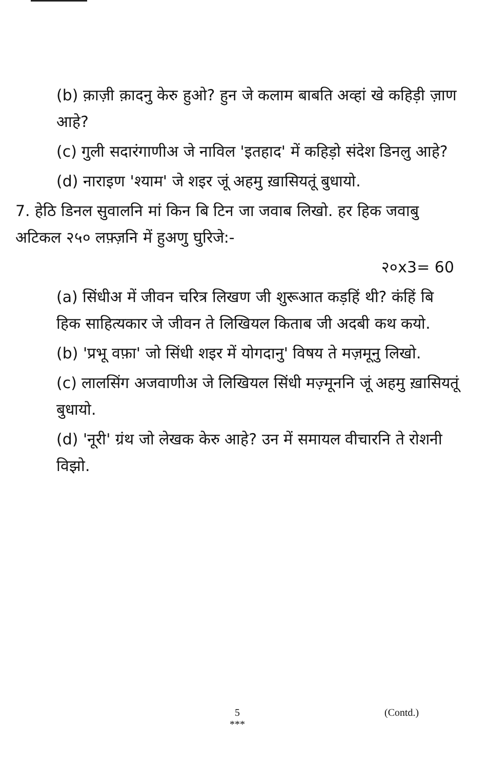(b) क़ाज़ी क़ादनु केरु हुओ? हुन जे कलाम बाबति अव्हां खे कहिड़ी ज़ाण आहे?
(c) गुली सदारंगाणीअ जे नाविल 'इतहाद' में कहिड़ो संदेश डिनलु आहे?
(d) नाराइण 'श्याम' जे शइर जूं अहमु ख़ासियतूं बुधायो.
7. हेठि डिनल सुवालनि मां किन बि टिन जा जवाब लिखो. हर हिक जवाबु अटिकल २५० लफ़्ज़नि में हुअणु घुरिजे:-
२०x3= 60
(a) सिंधीअ में जीवन चरित्र लिखण जी शुरूआत कड़हिं थी? कंहिं बि हिक साहित्यकार जे जीवन ते लिखियल किताब जी अदबी कथ कयो.
(b) 'प्रभू वफ़ा' जो सिंधी शइर में योगदानु' विषय ते मज़मूनु लिखो.
(c) लालसिंग अजवाणीअ जे लिखियल सिंधी मज़्मूननि जूं अहमु ख़ासियतूं बुधायो.
(d) 'नूरी' ग्रंथ जो लेखक केरु आहे? उन में समायल वीचारनि ते रोशनी विझो.
5
*** (Contd.)